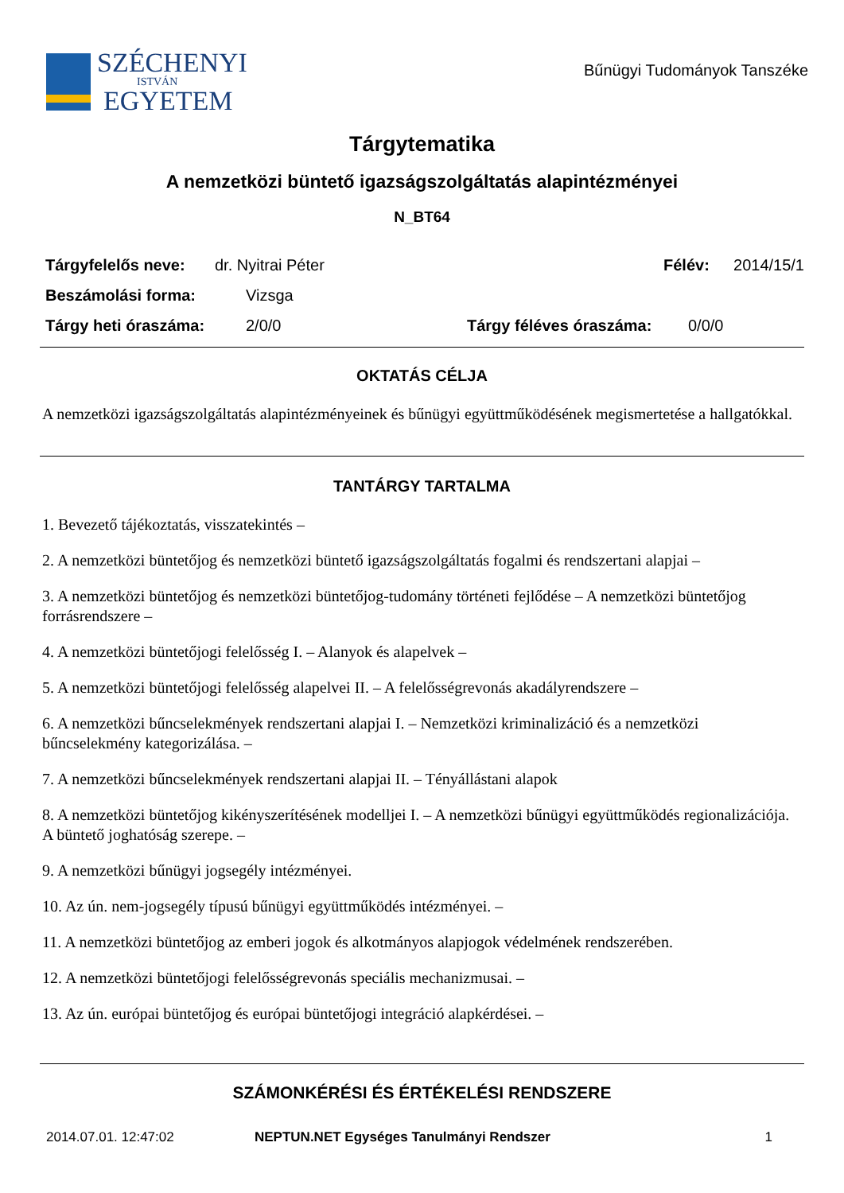SZÉCHENYI
ISTVÁN
EGYETEM
Bűnügyi Tudományok Tanszéke
Tárgytematika
A nemzetközi büntető igazságszolgáltatás alapintézményei
N_BT64
Tárgyfelelős neve: dr. Nyitrai Péter Félév: 2014/15/1
Beszámolási forma: Vizsga
Tárgy heti óraszáma: 2/0/0 Tárgy féléves óraszáma: 0/0/0
OKTATÁS CÉLJA
A nemzetközi igazságszolgáltatás alapintézményeinek és bűnügyi együttműködésének megismertetése a hallgatókkal.
TANTÁRGY TARTALMA
1. Bevezető tájékoztatás, visszatekintés –
2. A nemzetközi büntetőjog és nemzetközi büntető igazságszolgáltatás fogalmi és rendszertani alapjai –
3. A nemzetközi büntetőjog és nemzetközi büntetőjog-tudomány történeti fejlődése – A nemzetközi büntetőjog forrásrendszere –
4. A nemzetközi büntetőjogi felelősség I. – Alanyok és alapelvek –
5. A nemzetközi büntetőjogi felelősség alapelvei II. – A felelősségrevonás akadályrendszere –
6. A nemzetközi bűncselekmények rendszertani alapjai I. – Nemzetközi kriminalizáció és a nemzetközi bűncselekmény kategorizálása. –
7. A nemzetközi bűncselekmények rendszertani alapjai II. – Tényállástani alapok
8. A nemzetközi büntetőjog kikényszerítésének modelljei I. – A nemzetközi bűnügyi együttműködés regionalizációja. A büntető joghatóság szerepe. –
9. A nemzetközi bűnügyi jogsegély intézményei.
10. Az ún. nem-jogsegély típusú bűnügyi együttműködés intézményei. –
11. A nemzetközi büntetőjog az emberi jogok és alkotmányos alapjogok védelmének rendszerében.
12. A nemzetközi büntetőjogi felelősségrevonás speciális mechanizmusai. –
13. Az ún. európai büntetőjog és európai büntetőjogi integráció alapkérdései. –
SZÁMONKÉRÉSI ÉS ÉRTÉKELÉSI RENDSZERE
2014.07.01. 12:47:02 NEPTUN.NET Egységes Tanulmányi Rendszer 1